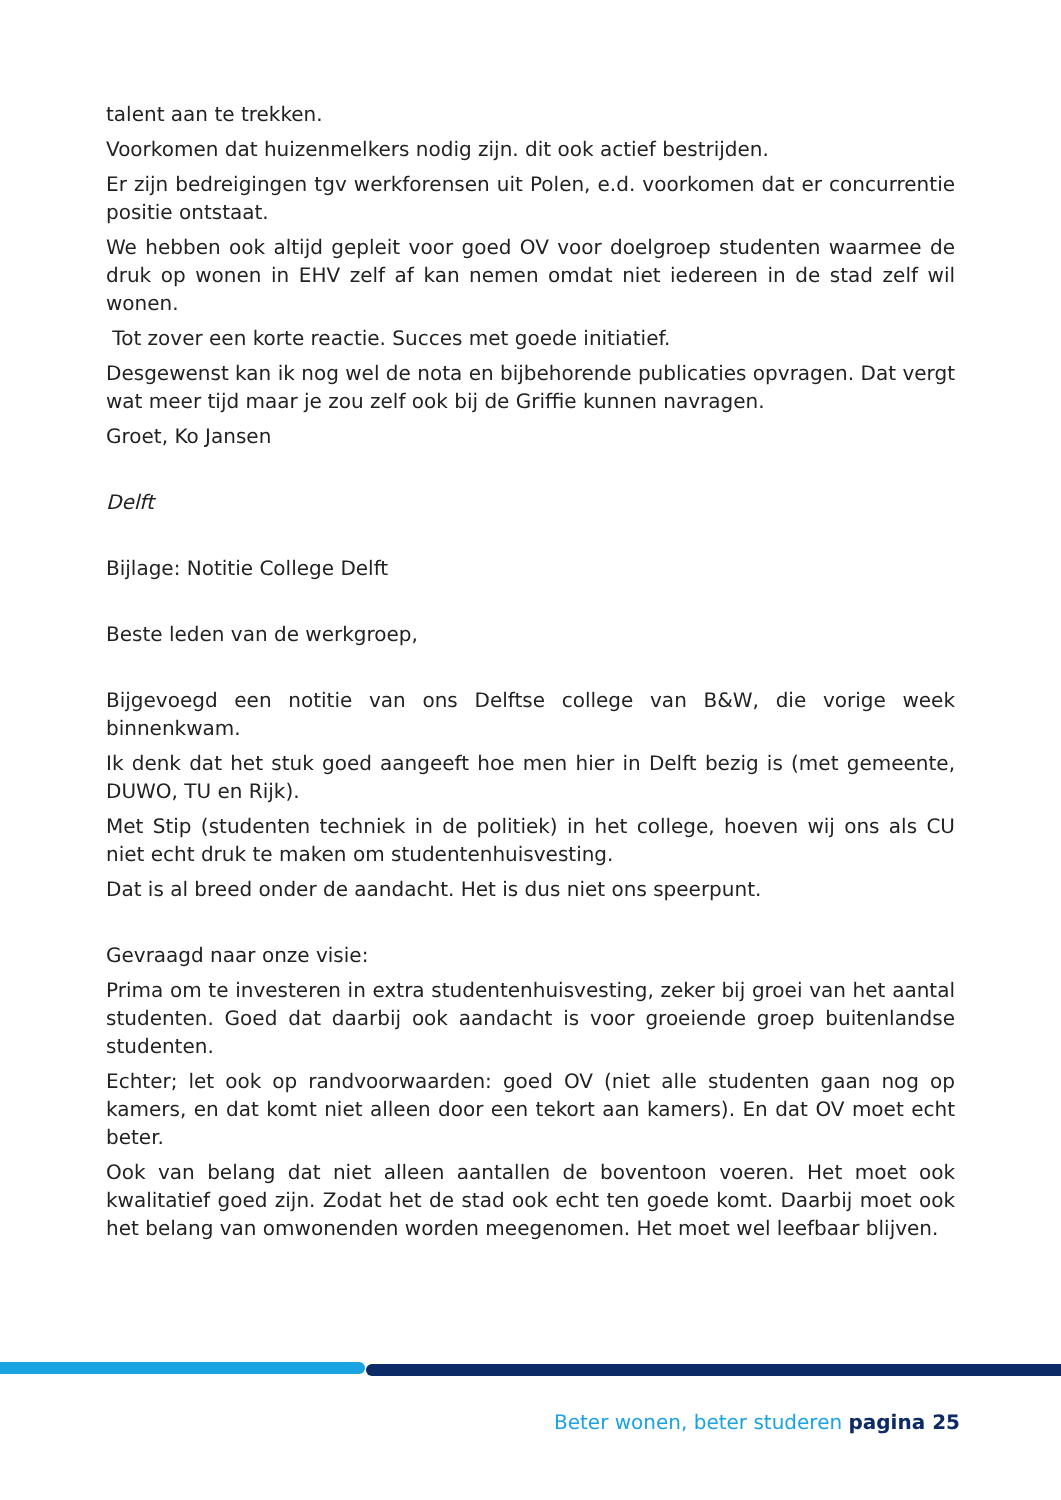talent aan te trekken.
Voorkomen dat huizenmelkers nodig zijn. dit ook actief bestrijden.
Er zijn bedreigingen tgv werkforensen uit Polen, e.d. voorkomen dat er concurrentie positie ontstaat.
We hebben ook altijd gepleit voor goed OV voor doelgroep studenten waarmee de druk op wonen in EHV zelf af kan nemen omdat niet iedereen in de stad zelf wil wonen.
Tot zover een korte reactie. Succes met goede initiatief.
Desgewenst kan ik nog wel de nota en bijbehorende publicaties opvragen. Dat vergt wat meer tijd maar je zou zelf ook bij de Griffie kunnen navragen.
Groet, Ko Jansen
Delft
Bijlage: Notitie College Delft
Beste leden van de werkgroep,
Bijgevoegd een notitie van ons Delftse college van B&W, die vorige week binnenkwam.
Ik denk dat het stuk goed aangeeft hoe men hier in Delft bezig is (met gemeente, DUWO, TU en Rijk).
Met Stip (studenten techniek in de politiek) in het college, hoeven wij ons als CU niet echt druk te maken om studentenhuisvesting.
Dat is al breed onder de aandacht. Het is dus niet ons speerpunt.
Gevraagd naar onze visie:
Prima om te investeren in extra studentenhuisvesting, zeker bij groei van het aantal studenten. Goed dat daarbij ook aandacht is voor groeiende groep buitenlandse studenten.
Echter; let ook op randvoorwaarden: goed OV (niet alle studenten gaan nog op kamers, en dat komt niet alleen door een tekort aan kamers). En dat OV moet echt beter.
Ook van belang dat niet alleen aantallen de boventoon voeren. Het moet ook kwalitatief goed zijn. Zodat het de stad ook echt ten goede komt. Daarbij moet ook het belang van omwonenden worden meegenomen. Het moet wel leefbaar blijven.
Beter wonen, beter studeren pagina 25